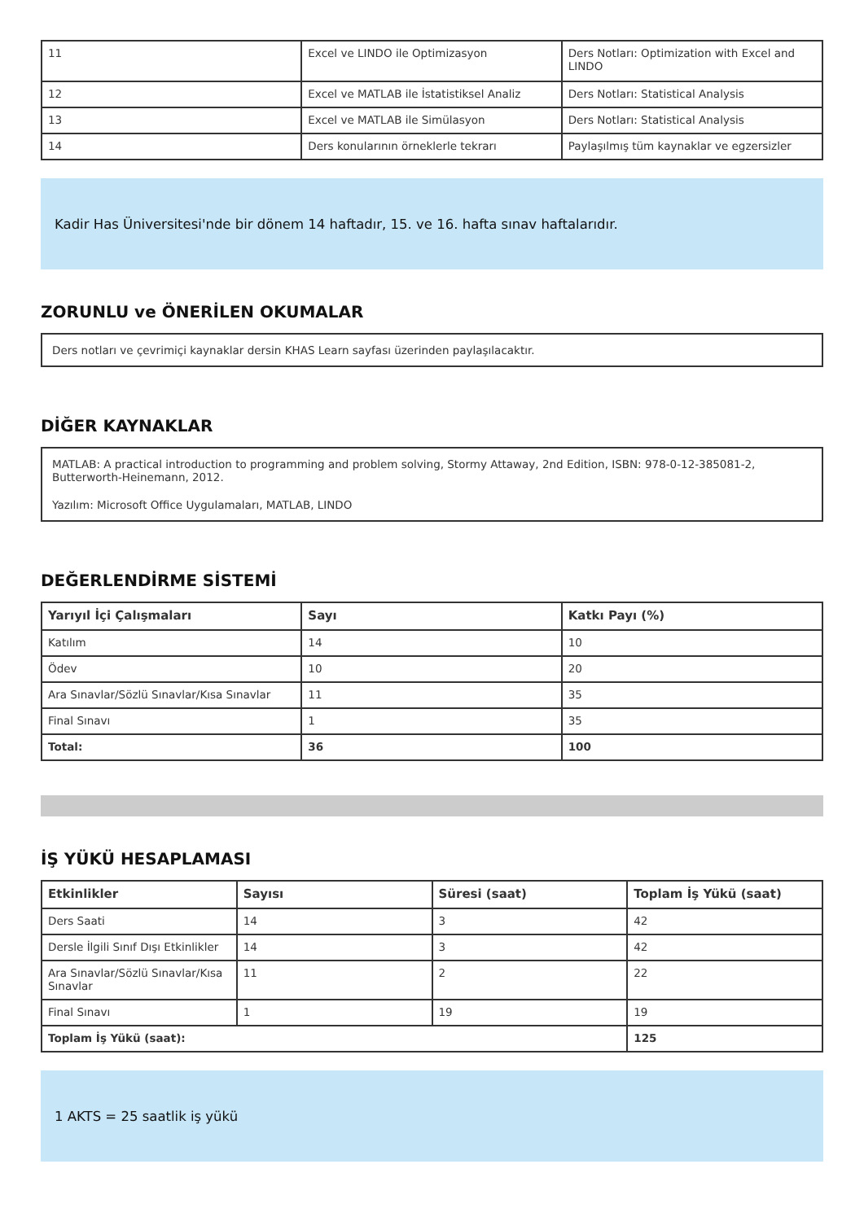| 11 | Excel ve LINDO ile Optimizasyon | Ders Notları: Optimization with Excel and LINDO |
| 12 | Excel ve MATLAB ile İstatistiksel Analiz | Ders Notları: Statistical Analysis |
| 13 | Excel ve MATLAB ile Simülasyon | Ders Notları: Statistical Analysis |
| 14 | Ders konularının örneklerle tekrarı | Paylaşılmış tüm kaynaklar ve egzersizler |
Kadir Has Üniversitesi'nde bir dönem 14 haftadır, 15. ve 16. hafta sınav haftalarıdır.
ZORUNLU ve ÖNERİLEN OKUMALAR
Ders notları ve çevrimiçi kaynaklar dersin KHAS Learn sayfası üzerinden paylaşılacaktır.
DİĞER KAYNAKLAR
MATLAB: A practical introduction to programming and problem solving, Stormy Attaway, 2nd Edition, ISBN: 978-0-12-385081-2, Butterworth-Heinemann, 2012.
Yazılım: Microsoft Office Uygulamaları, MATLAB, LINDO
DEĞERLENDİRME SİSTEMİ
| Yarıyıl İçi Çalışmaları | Sayı | Katkı Payı (%) |
| --- | --- | --- |
| Katılım | 14 | 10 |
| Ödev | 10 | 20 |
| Ara Sınavlar/Sözlü Sınavlar/Kısa Sınavlar | 11 | 35 |
| Final Sınavı | 1 | 35 |
| Total: | 36 | 100 |
İŞ YÜKÜ HESAPLAMASI
| Etkinlikler | Sayısı | Süresi (saat) | Toplam İş Yükü (saat) |
| --- | --- | --- | --- |
| Ders Saati | 14 | 3 | 42 |
| Dersle İlgili Sınıf Dışı Etkinlikler | 14 | 3 | 42 |
| Ara Sınavlar/Sözlü Sınavlar/Kısa Sınavlar | 11 | 2 | 22 |
| Final Sınavı | 1 | 19 | 19 |
| Toplam İş Yükü (saat): | | | 125 |
1 AKTS = 25 saatlik iş yükü